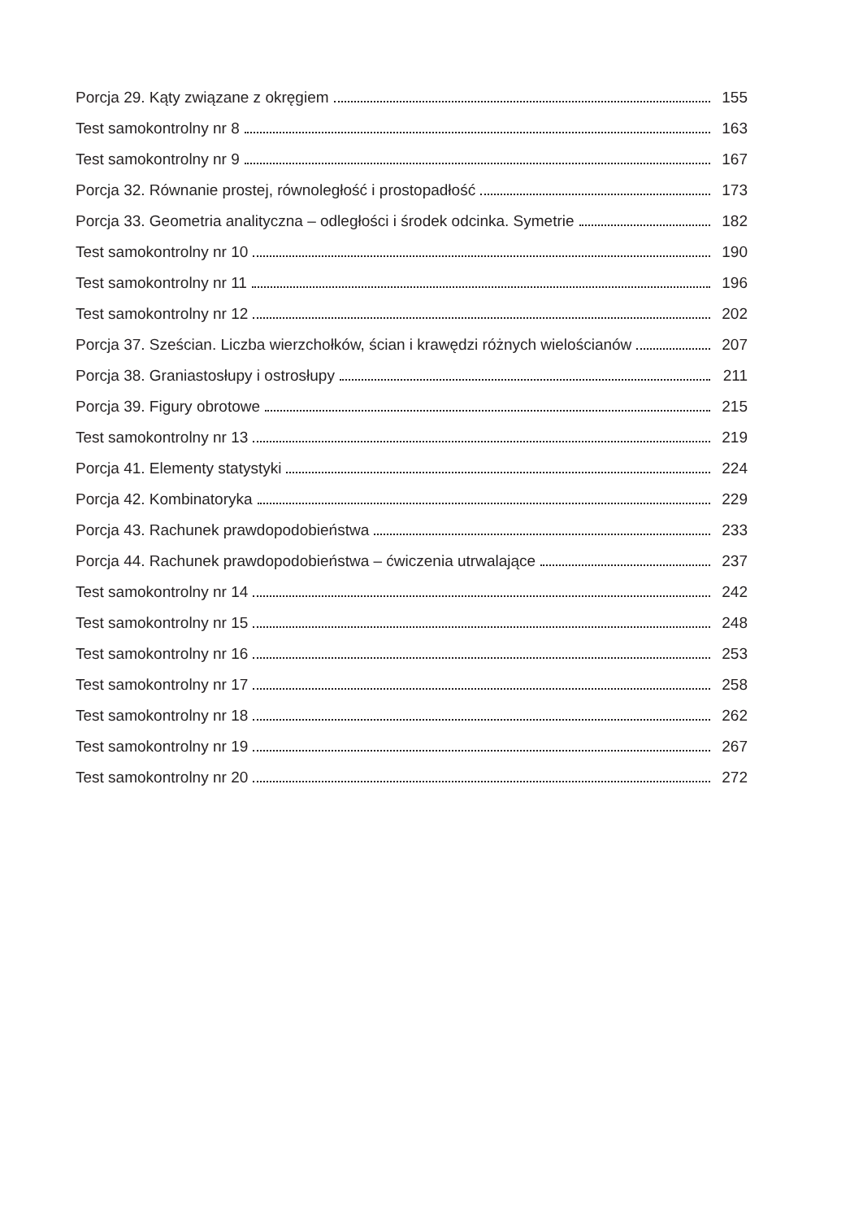Porcja 29. Kąty związane z okręgiem 155
Test samokontrolny nr 8 163
Test samokontrolny nr 9 167
Porcja 32. Równanie prostej, równoległość i prostopadłość 173
Porcja 33. Geometria analityczna – odległości i środek odcinka. Symetrie 182
Test samokontrolny nr 10 190
Test samokontrolny nr 11 196
Test samokontrolny nr 12 202
Porcja 37. Sześcian. Liczba wierzchołków, ścian i krawędzi różnych wielościanów 207
Porcja 38. Graniastosłupy i ostrosłupy 211
Porcja 39. Figury obrotowe 215
Test samokontrolny nr 13 219
Porcja 41. Elementy statystyki 224
Porcja 42. Kombinatoryka 229
Porcja 43. Rachunek prawdopodobieństwa 233
Porcja 44. Rachunek prawdopodobieństwa – ćwiczenia utrwalające 237
Test samokontrolny nr 14 242
Test samokontrolny nr 15 248
Test samokontrolny nr 16 253
Test samokontrolny nr 17 258
Test samokontrolny nr 18 262
Test samokontrolny nr 19 267
Test samokontrolny nr 20 272